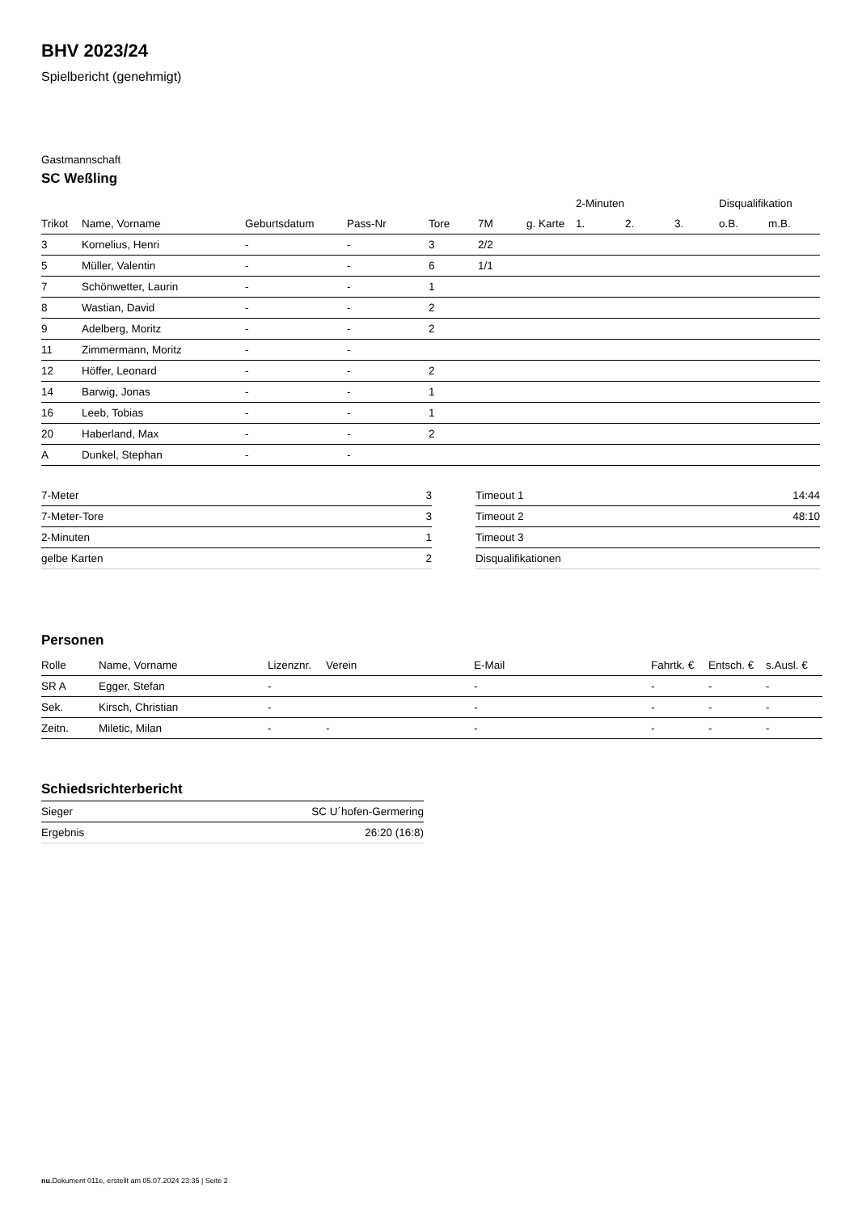BHV 2023/24
Spielbericht (genehmigt)
Gastmannschaft
SC Weßling
| | | | | | | | 2-Minuten | | | Disqualifikation | |
| --- | --- | --- | --- | --- | --- | --- | --- | --- | --- | --- | --- |
| Trikot | Name, Vorname | Geburtsdatum | Pass-Nr | Tore | 7M | g. Karte | 1. | 2. | 3. | o.B. | m.B. |
| 3 | Kornelius, Henri | - | - | 3 | 2/2 | | | | | | |
| 5 | Müller, Valentin | - | - | 6 | 1/1 | | | | | | |
| 7 | Schönwetter, Laurin | - | - | 1 | | | | | | | |
| 8 | Wastian, David | - | - | 2 | | | | | | | |
| 9 | Adelberg, Moritz | - | - | 2 | | | | | | | |
| 11 | Zimmermann, Moritz | - | - | | | | | | | | |
| 12 | Höffer, Leonard | - | - | 2 | | | | | | | |
| 14 | Barwig, Jonas | - | - | 1 | | | | | | | |
| 16 | Leeb, Tobias | - | - | 1 | | | | | | | |
| 20 | Haberland, Max | - | - | 2 | | | | | | | |
| A | Dunkel, Stephan | - | - | | | | | | | | |
| 7-Meter | 3 |
| 7-Meter-Tore | 3 |
| 2-Minuten | 1 |
| gelbe Karten | 2 |
| Timeout 1 | 14:44 |
| Timeout 2 | 48:10 |
| Timeout 3 | |
| Disqualifikationen | |
Personen
| Rolle | Name, Vorname | Lizenznr. | Verein | E-Mail | Fahrtk. € | Entsch. € | s.Ausl. € |
| --- | --- | --- | --- | --- | --- | --- | --- |
| SR A | Egger, Stefan | - | | - | - | - | - |
| Sek. | Kirsch, Christian | - | | - | - | - | - |
| Zeitn. | Miletic, Milan | - | - | - | - | - | - |
Schiedsrichterbericht
| Sieger | SC U´hofen-Germering |
| Ergebnis | 26:20 (16:8) |
nu.Dokument 011e, erstellt am 05.07.2024 23:35 | Seite 2